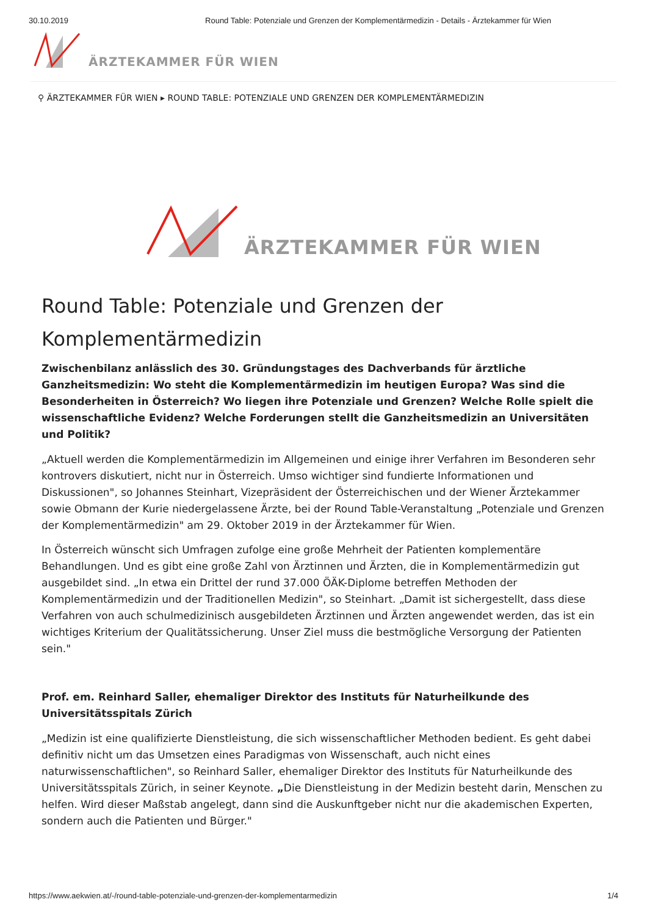30.10.2019 Round Table: Potenziale und Grenzen der Komplementärmedizin - Details - Ärztekammer für Wien
ÄRZTEKAMMER FÜR WIEN
⚲ ÄRZTEKAMMER FÜR WIEN ▸ ROUND TABLE: POTENZIALE UND GRENZEN DER KOMPLEMENTÄRMEDIZIN
ÄRZTEKAMMER FÜR WIEN
Round Table: Potenziale und Grenzen der Komplementärmedizin
Zwischenbilanz anlässlich des 30. Gründungstages des Dachverbands für ärztliche Ganzheitsmedizin: Wo steht die Komplementärmedizin im heutigen Europa? Was sind die Besonderheiten in Österreich? Wo liegen ihre Potenziale und Grenzen? Welche Rolle spielt die wissenschaftliche Evidenz? Welche Forderungen stellt die Ganzheitsmedizin an Universitäten und Politik?
„Aktuell werden die Komplementärmedizin im Allgemeinen und einige ihrer Verfahren im Besonderen sehr kontrovers diskutiert, nicht nur in Österreich. Umso wichtiger sind fundierte Informationen und Diskussionen", so Johannes Steinhart, Vizepräsident der Österreichischen und der Wiener Ärztekammer sowie Obmann der Kurie niedergelassene Ärzte, bei der Round Table-Veranstaltung „Potenziale und Grenzen der Komplementärmedizin" am 29. Oktober 2019 in der Ärztekammer für Wien.
In Österreich wünscht sich Umfragen zufolge eine große Mehrheit der Patienten komplementäre Behandlungen. Und es gibt eine große Zahl von Ärztinnen und Ärzten, die in Komplementärmedizin gut ausgebildet sind. „In etwa ein Drittel der rund 37.000 ÖÄK-Diplome betreffen Methoden der Komplementärmedizin und der Traditionellen Medizin", so Steinhart. „Damit ist sichergestellt, dass diese Verfahren von auch schulmedizinisch ausgebildeten Ärztinnen und Ärzten angewendet werden, das ist ein wichtiges Kriterium der Qualitätssicherung. Unser Ziel muss die bestmögliche Versorgung der Patienten sein."
Prof. em. Reinhard Saller, ehemaliger Direktor des Instituts für Naturheilkunde des Universitätsspitals Zürich
„Medizin ist eine qualifizierte Dienstleistung, die sich wissenschaftlicher Methoden bedient. Es geht dabei definitiv nicht um das Umsetzen eines Paradigmas von Wissenschaft, auch nicht eines naturwissenschaftlichen", so Reinhard Saller, ehemaliger Direktor des Instituts für Naturheilkunde des Universitätsspitals Zürich, in seiner Keynote. „Die Dienstleistung in der Medizin besteht darin, Menschen zu helfen. Wird dieser Maßstab angelegt, dann sind die Auskunftgeber nicht nur die akademischen Experten, sondern auch die Patienten und Bürger."
https://www.aekwien.at/-/round-table-potenziale-und-grenzen-der-komplementarmedizin 1/4